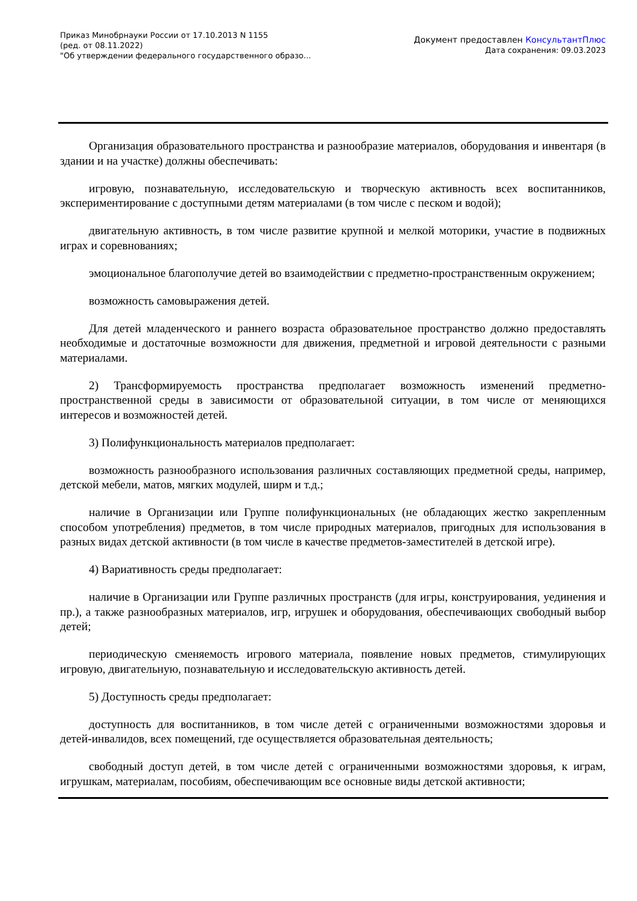Приказ Минобрнауки России от 17.10.2013 N 1155
(ред. от 08.11.2022)
"Об утверждении федерального государственного образо...
Документ предоставлен КонсультантПлюс
Дата сохранения: 09.03.2023
Организация образовательного пространства и разнообразие материалов, оборудования и инвентаря (в здании и на участке) должны обеспечивать:
игровую, познавательную, исследовательскую и творческую активность всех воспитанников, экспериментирование с доступными детям материалами (в том числе с песком и водой);
двигательную активность, в том числе развитие крупной и мелкой моторики, участие в подвижных играх и соревнованиях;
эмоциональное благополучие детей во взаимодействии с предметно-пространственным окружением;
возможность самовыражения детей.
Для детей младенческого и раннего возраста образовательное пространство должно предоставлять необходимые и достаточные возможности для движения, предметной и игровой деятельности с разными материалами.
2) Трансформируемость пространства предполагает возможность изменений предметно-пространственной среды в зависимости от образовательной ситуации, в том числе от меняющихся интересов и возможностей детей.
3) Полифункциональность материалов предполагает:
возможность разнообразного использования различных составляющих предметной среды, например, детской мебели, матов, мягких модулей, ширм и т.д.;
наличие в Организации или Группе полифункциональных (не обладающих жестко закрепленным способом употребления) предметов, в том числе природных материалов, пригодных для использования в разных видах детской активности (в том числе в качестве предметов-заместителей в детской игре).
4) Вариативность среды предполагает:
наличие в Организации или Группе различных пространств (для игры, конструирования, уединения и пр.), а также разнообразных материалов, игр, игрушек и оборудования, обеспечивающих свободный выбор детей;
периодическую сменяемость игрового материала, появление новых предметов, стимулирующих игровую, двигательную, познавательную и исследовательскую активность детей.
5) Доступность среды предполагает:
доступность для воспитанников, в том числе детей с ограниченными возможностями здоровья и детей-инвалидов, всех помещений, где осуществляется образовательная деятельность;
свободный доступ детей, в том числе детей с ограниченными возможностями здоровья, к играм, игрушкам, материалам, пособиям, обеспечивающим все основные виды детской активности;